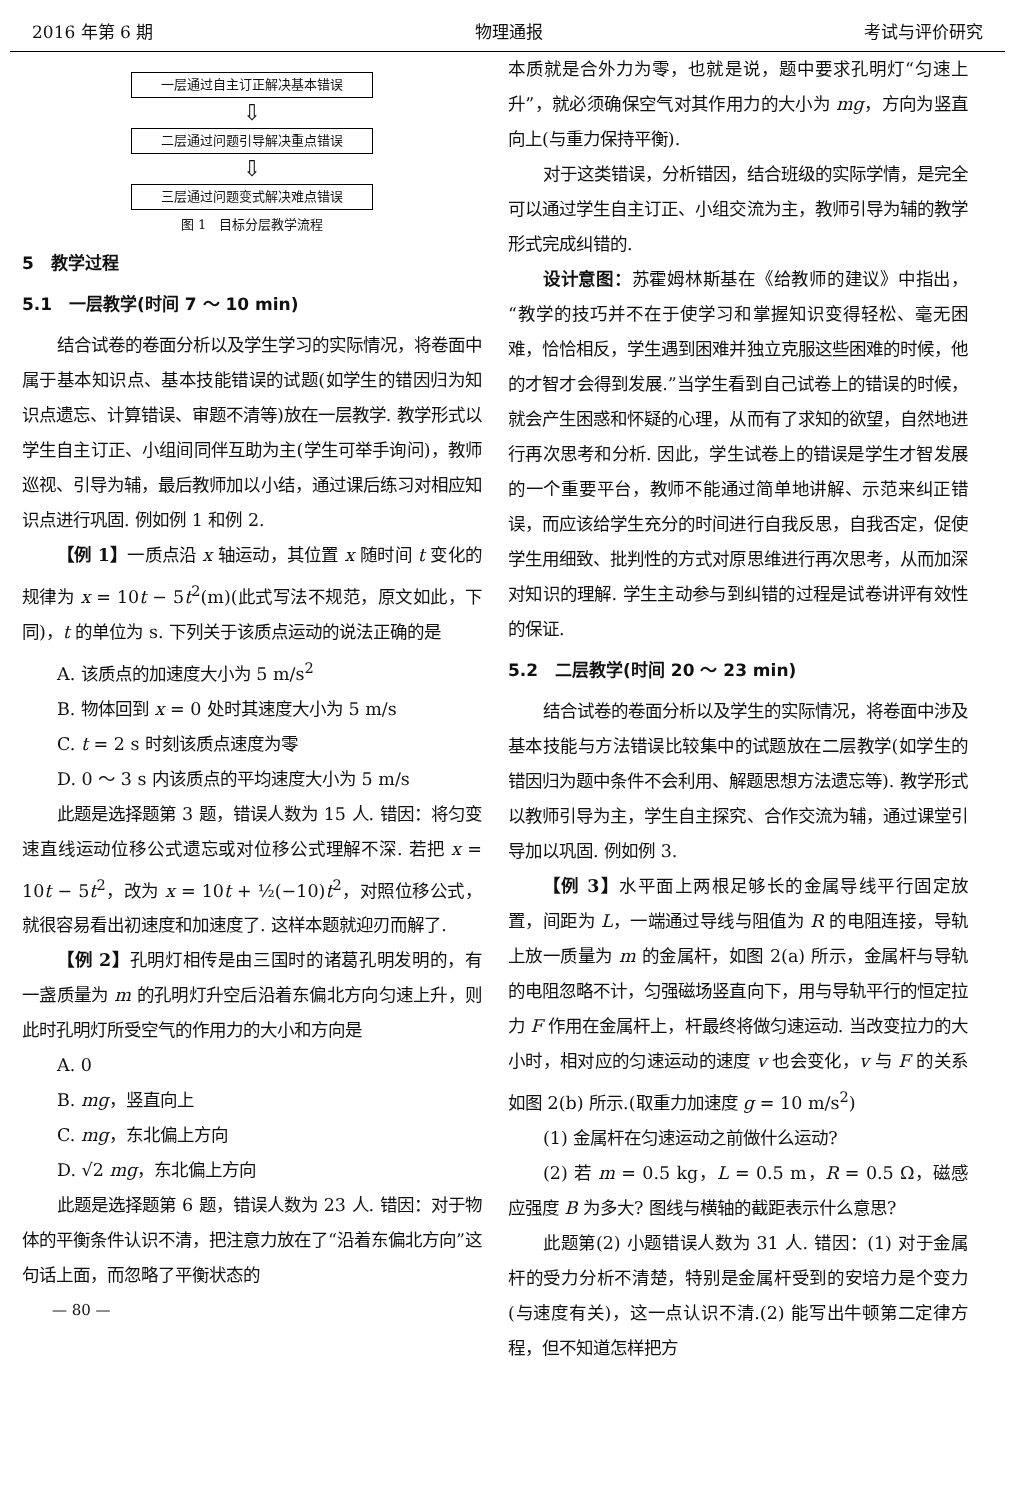2016 年第 6 期 物理通报 考试与评价研究
一层通过自主订正解决基本错误
⇩
二层通过问题引导解决重点错误
⇩
三层通过问题变式解决难点错误
图 1　目标分层教学流程
5　教学过程
5.1　一层教学(时间 7 ～ 10 min)
结合试卷的卷面分析以及学生学习的实际情况，将卷面中属于基本知识点、基本技能错误的试题(如学生的错因归为知识点遗忘、计算错误、审题不清等)放在一层教学. 教学形式以学生自主订正、小组间同伴互助为主(学生可举手询问)，教师巡视、引导为辅，最后教师加以小结，通过课后练习对相应知识点进行巩固. 例如例 1 和例 2.
【例 1】一质点沿 x 轴运动，其位置 x 随时间 t 变化的规律为 x = 10t − 5t<sup>2</sup>(m)(此式写法不规范，原文如此，下同)，t 的单位为 s. 下列关于该质点运动的说法正确的是
A. 该质点的加速度大小为 5 m/s<sup>2</sup>
B. 物体回到 x = 0 处时其速度大小为 5 m/s
C. t = 2 s 时刻该质点速度为零
D. 0 ～ 3 s 内该质点的平均速度大小为 5 m/s
此题是选择题第 3 题，错误人数为 15 人. 错因：将匀变速直线运动位移公式遗忘或对位移公式理解不深. 若把 x = 10t − 5t<sup>2</sup>，改为 x = 10t + ½(−10)t<sup>2</sup>，对照位移公式，就很容易看出初速度和加速度了. 这样本题就迎刃而解了.
【例 2】孔明灯相传是由三国时的诸葛孔明发明的，有一盏质量为 m 的孔明灯升空后沿着东偏北方向匀速上升，则此时孔明灯所受空气的作用力的大小和方向是
A. 0
B. mg，竖直向上
C. mg，东北偏上方向
D. √2 mg，东北偏上方向
此题是选择题第 6 题，错误人数为 23 人. 错因：对于物体的平衡条件认识不清，把注意力放在了“沿着东偏北方向”这句话上面，而忽略了平衡状态的
— 80 —
本质就是合外力为零，也就是说，题中要求孔明灯“匀速上升”，就必须确保空气对其作用力的大小为 mg，方向为竖直向上(与重力保持平衡).
对于这类错误，分析错因，结合班级的实际学情，是完全可以通过学生自主订正、小组交流为主，教师引导为辅的教学形式完成纠错的.
设计意图：苏霍姆林斯基在《给教师的建议》中指出，“教学的技巧并不在于使学习和掌握知识变得轻松、毫无困难，恰恰相反，学生遇到困难并独立克服这些困难的时候，他的才智才会得到发展.”当学生看到自己试卷上的错误的时候，就会产生困惑和怀疑的心理，从而有了求知的欲望，自然地进行再次思考和分析. 因此，学生试卷上的错误是学生才智发展的一个重要平台，教师不能通过简单地讲解、示范来纠正错误，而应该给学生充分的时间进行自我反思，自我否定，促使学生用细致、批判性的方式对原思维进行再次思考，从而加深对知识的理解. 学生主动参与到纠错的过程是试卷讲评有效性的保证.
5.2　二层教学(时间 20 ～ 23 min)
结合试卷的卷面分析以及学生的实际情况，将卷面中涉及基本技能与方法错误比较集中的试题放在二层教学(如学生的错因归为题中条件不会利用、解题思想方法遗忘等). 教学形式以教师引导为主，学生自主探究、合作交流为辅，通过课堂引导加以巩固. 例如例 3.
【例 3】水平面上两根足够长的金属导线平行固定放置，间距为 L，一端通过导线与阻值为 R 的电阻连接，导轨上放一质量为 m 的金属杆，如图 2(a) 所示，金属杆与导轨的电阻忽略不计，匀强磁场竖直向下，用与导轨平行的恒定拉力 F 作用在金属杆上，杆最终将做匀速运动. 当改变拉力的大小时，相对应的匀速运动的速度 v 也会变化，v 与 F 的关系如图 2(b) 所示.(取重力加速度 g = 10 m/s<sup>2</sup>)
(1) 金属杆在匀速运动之前做什么运动?
(2) 若 m = 0.5 kg，L = 0.5 m，R = 0.5 Ω，磁感应强度 B 为多大? 图线与横轴的截距表示什么意思?
此题第(2) 小题错误人数为 31 人. 错因：(1) 对于金属杆的受力分析不清楚，特别是金属杆受到的安培力是个变力(与速度有关)，这一点认识不清.(2) 能写出牛顿第二定律方程，但不知道怎样把方